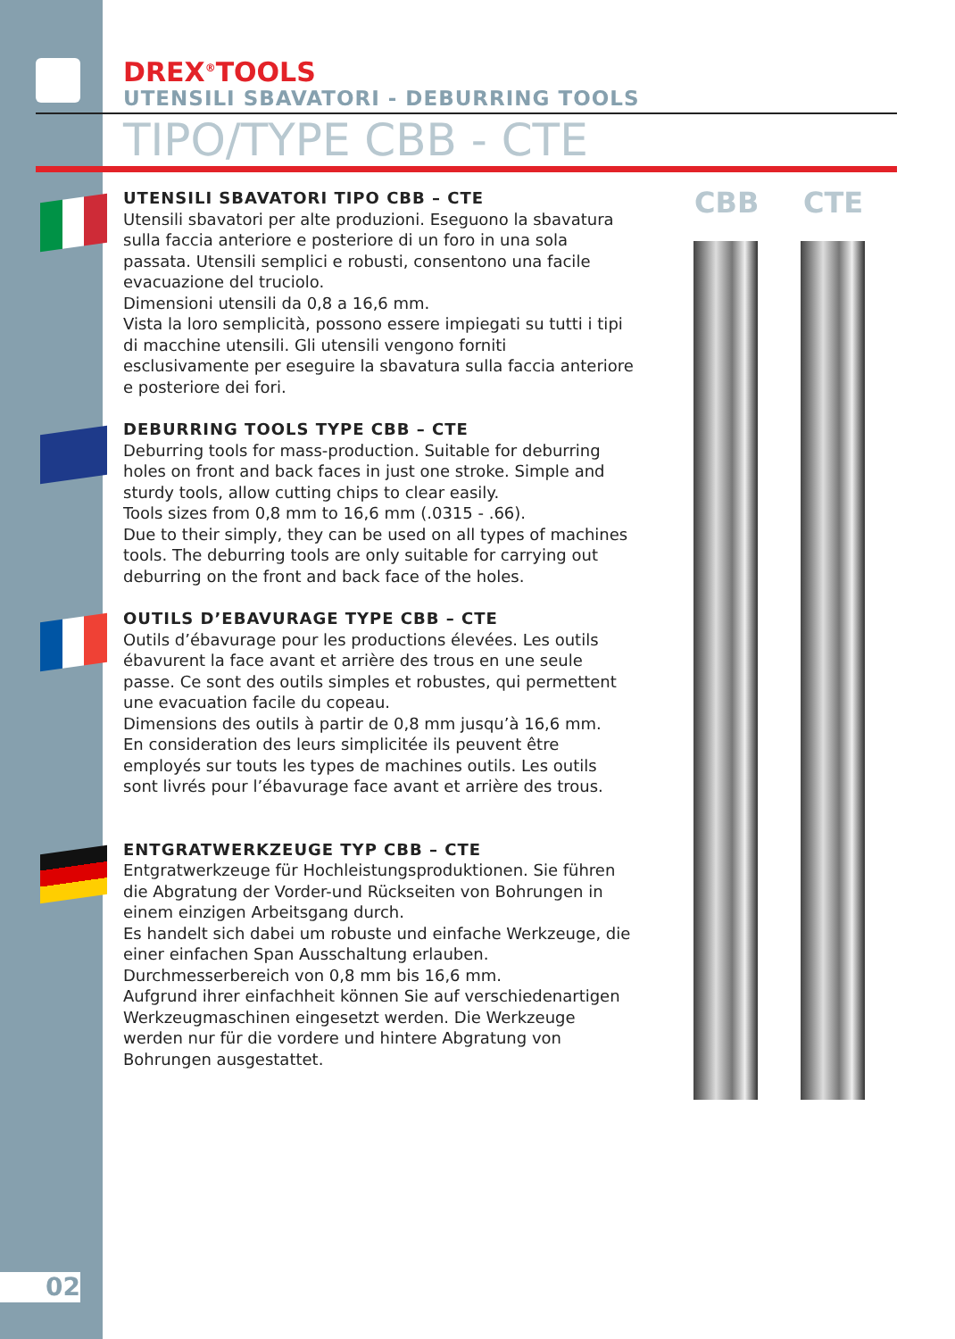DREX<sup>®</sup>TOOLS
UTENSILI SBAVATORI - DEBURRING TOOLS
TIPO/TYPE CBB - CTE
UTENSILI SBAVATORI TIPO CBB – CTE
Utensili sbavatori per alte produzioni. Eseguono la sbavatura sulla faccia anteriore e posteriore di un foro in una sola passata. Utensili semplici e robusti, consentono una facile evacuazione del truciolo.
Dimensioni utensili da 0,8 a 16,6 mm.
Vista la loro semplicità, possono essere impiegati su tutti i tipi di macchine utensili. Gli utensili vengono forniti esclusivamente per eseguire la sbavatura sulla faccia anteriore e posteriore dei fori.
DEBURRING TOOLS TYPE CBB – CTE
Deburring tools for mass-production. Suitable for deburring holes on front and back faces in just one stroke. Simple and sturdy tools, allow cutting chips to clear easily.
Tools sizes from 0,8 mm to 16,6 mm (.0315 - .66).
Due to their simply, they can be used on all types of machines tools. The deburring tools are only suitable for carrying out deburring on the front and back face of the holes.
OUTILS D’EBAVURAGE TYPE CBB – CTE
Outils d’ébavurage pour les productions élevées. Les outils ébavurent la face avant et arrière des trous en une seule passe. Ce sont des outils simples et robustes, qui permettent une evacuation facile du copeau.
Dimensions des outils à partir de 0,8 mm jusqu’à 16,6 mm.
En consideration des leurs simplicitée ils peuvent être employés sur touts les types de machines outils. Les outils sont livrés pour l’ébavurage face avant et arrière des trous.
ENTGRATWERKZEUGE TYP CBB – CTE
Entgratwerkzeuge für Hochleistungsproduktionen. Sie führen die Abgratung der Vorder-und Rückseiten von Bohrungen in einem einzigen Arbeitsgang durch.
Es handelt sich dabei um robuste und einfache Werkzeuge, die einer einfachen Span Ausschaltung erlauben.
Durchmesserbereich von 0,8 mm bis 16,6 mm.
Aufgrund ihrer einfachheit können Sie auf verschiedenartigen Werkzeugmaschinen eingesetzt werden. Die Werkzeuge werden nur für die vordere und hintere Abgratung von Bohrungen ausgestattet.
CBB CTE
02